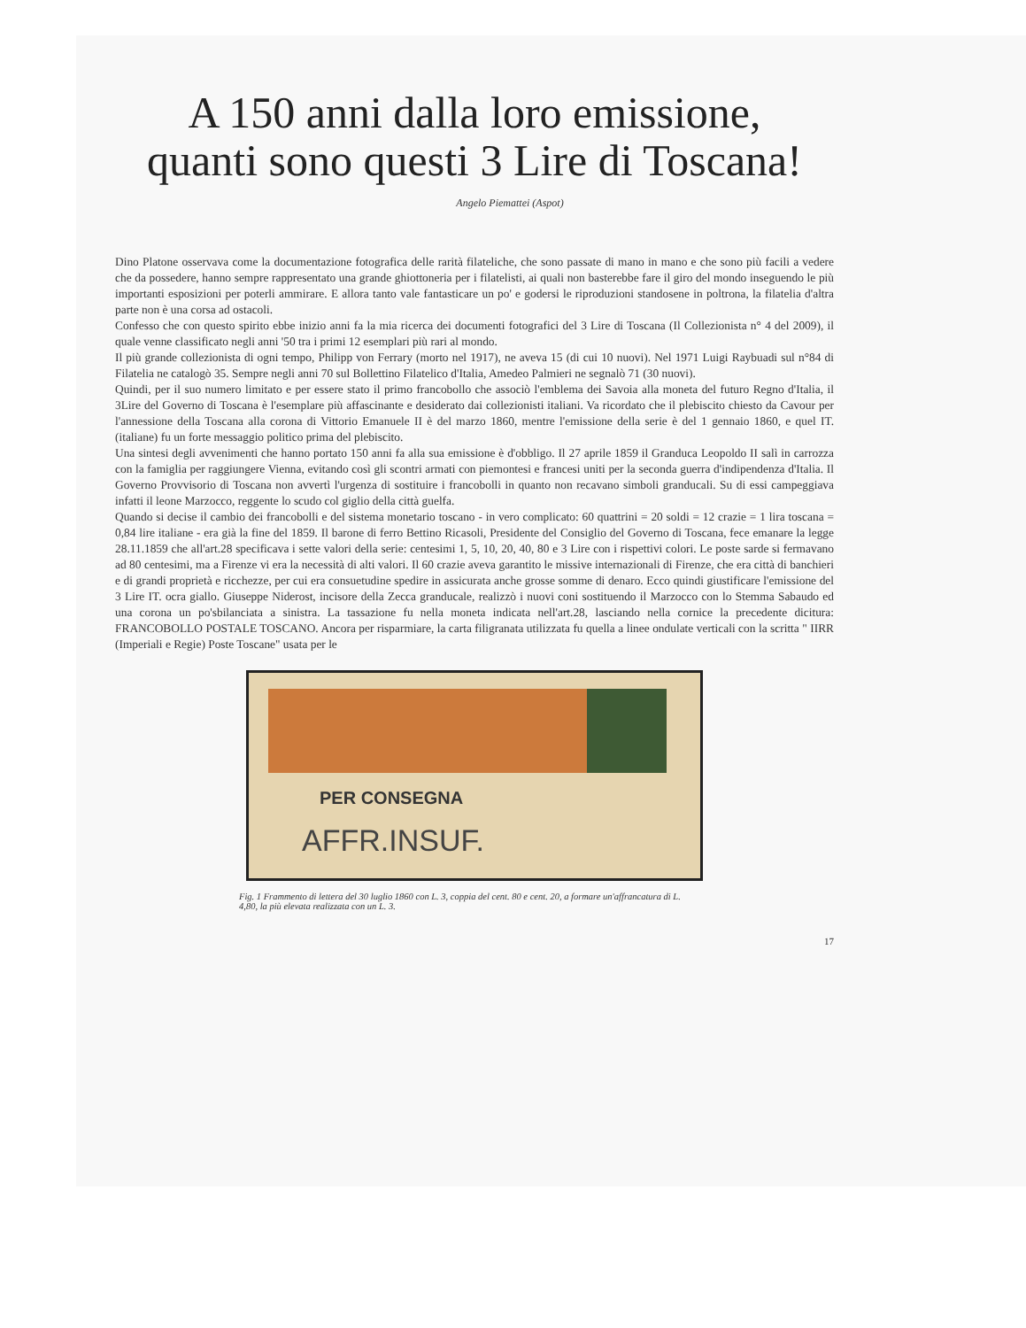A 150 anni dalla loro emissione,
quanti sono questi 3 Lire di Toscana!
Angelo Piemattei (Aspot)
Dino Platone osservava come la documentazione fotografica delle rarità filateliche, che sono passate di mano in mano e che sono più facili a vedere che da possedere, hanno sempre rappresentato una grande ghiottoneria per i filatelisti, ai quali non basterebbe fare il giro del mondo inseguendo le più importanti esposizioni per poterli ammirare. E allora tanto vale fantasticare un po' e godersi le riproduzioni standosene in poltrona, la filatelia d'altra parte non è una corsa ad ostacoli.
Confesso che con questo spirito ebbe inizio anni fa la mia ricerca dei documenti fotografici del 3 Lire di Toscana (Il Collezionista n° 4 del 2009), il quale venne classificato negli anni '50 tra i primi 12 esemplari più rari al mondo.
Il più grande collezionista di ogni tempo, Philipp von Ferrary (morto nel 1917), ne aveva 15 (di cui 10 nuovi). Nel 1971 Luigi Raybuadi sul n°84 di Filatelia ne catalogò 35. Sempre negli anni 70 sul Bollettino Filatelico d'Italia, Amedeo Palmieri ne segnalò 71 (30 nuovi).
Quindi, per il suo numero limitato e per essere stato il primo francobollo che associò l'emblema dei Savoia alla moneta del futuro Regno d'Italia, il 3Lire del Governo di Toscana è l'esemplare più affascinante e desiderato dai collezionisti italiani. Va ricordato che il plebiscito chiesto da Cavour per l'annessione della Toscana alla corona di Vittorio Emanuele II è del marzo 1860, mentre l'emissione della serie è del 1 gennaio 1860, e quel IT.(italiane) fu un forte messaggio politico prima del plebiscito.
Una sintesi degli avvenimenti che hanno portato 150 anni fa alla sua emissione è d'obbligo. Il 27 aprile 1859 il Granduca Leopoldo II salì in carrozza con la famiglia per raggiungere Vienna, evitando così gli scontri armati con piemontesi e francesi uniti per la seconda guerra d'indipendenza d'Italia. Il Governo Provvisorio di Toscana non avvertì l'urgenza di sostituire i francobolli in quanto non recavano simboli granducali. Su di essi campeggiava infatti il leone Marzocco, reggente lo scudo col giglio della città guelfa.
Quando si decise il cambio dei francobolli e del sistema monetario toscano - in vero complicato: 60 quattrini = 20 soldi = 12 crazie = 1 lira toscana = 0,84 lire italiane - era già la fine del 1859. Il barone di ferro Bettino Ricasoli, Presidente del Consiglio del Governo di Toscana, fece emanare la legge 28.11.1859 che all'art.28 specificava i sette valori della serie: centesimi 1, 5, 10, 20, 40, 80 e 3 Lire con i rispettivi colori. Le poste sarde si fermavano ad 80 centesimi, ma a Firenze vi era la necessità di alti valori. Il 60 crazie aveva garantito le missive internazionali di Firenze, che era città di banchieri e di grandi proprietà e ricchezze, per cui era consuetudine spedire in assicurata anche grosse somme di denaro. Ecco quindi giustificare l'emissione del 3 Lire IT. ocra giallo. Giuseppe Niderost, incisore della Zecca granducale, realizzò i nuovi coni sostituendo il Marzocco con lo Stemma Sabaudo ed una corona un po'sbilanciata a sinistra. La tassazione fu nella moneta indicata nell'art.28, lasciando nella cornice la precedente dicitura: FRANCOBOLLO POSTALE TOSCANO. Ancora per risparmiare, la carta filigranata utilizzata fu quella a linee ondulate verticali con la scritta " IIRR (Imperiali e Regie) Poste Toscane" usata per le
PER CONSEGNA
AFFR.INSUF.
Fig. 1 Frammento di lettera del 30 luglio 1860 con L. 3, coppia del cent. 80 e cent. 20, a formare un'affrancatura di L. 4,80, la più elevata realizzata con un L. 3.
17